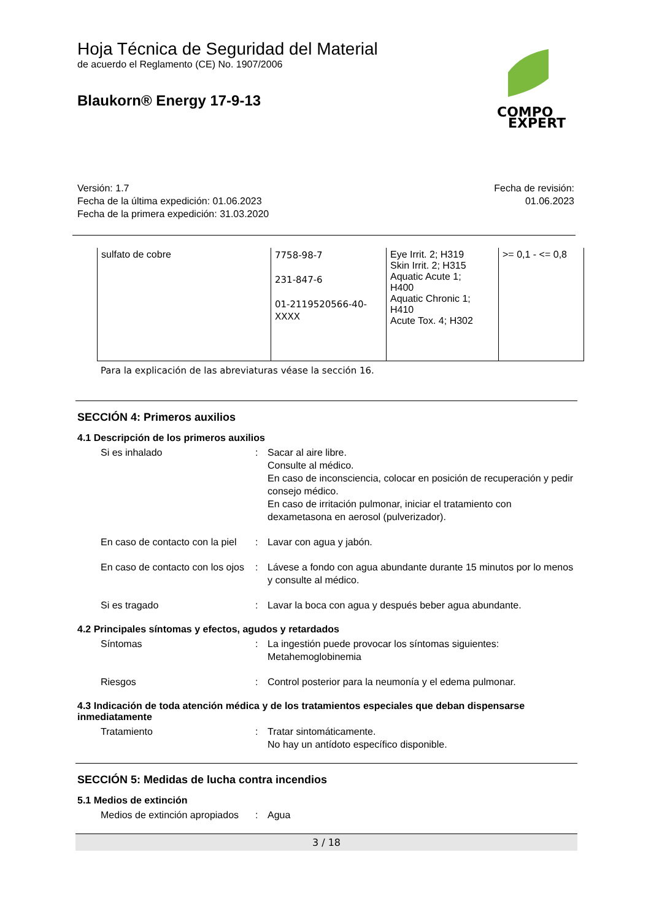COMPO
EXPERT
Hoja Técnica de Seguridad del Material
de acuerdo el Reglamento (CE) No. 1907/2006
Blaukorn® Energy 17-9-13
Versión: 1.7
Fecha de la última expedición: 01.06.2023
Fecha de la primera expedición: 31.03.2020
Fecha de revisión:
01.06.2023
| sulfato de cobre | 7758-98-7 231-847-6 01-2119520566-40- XXXX | Eye Irrit. 2; H319 Skin Irrit. 2; H315 Aquatic Acute 1; H400 Aquatic Chronic 1; H410 Acute Tox. 4; H302 | >= 0,1 - <= 0,8 |
Para la explicación de las abreviaturas véase la sección 16.
SECCIÓN 4: Primeros auxilios
4.1 Descripción de los primeros auxilios
Si es inhalado : Sacar al aire libre.
Consulte al médico.
En caso de inconsciencia, colocar en posición de recuperación y pedir consejo médico.
En caso de irritación pulmonar, iniciar el tratamiento con dexametasona en aerosol (pulverizador).
En caso de contacto con la piel
: Lavar con agua y jabón.
En caso de contacto con los ojos
: Lávese a fondo con agua abundante durante 15 minutos por lo menos y consulte al médico.
Si es tragado : Lavar la boca con agua y después beber agua abundante.
4.2 Principales síntomas y efectos, agudos y retardados
Síntomas : La ingestión puede provocar los síntomas siguientes:
Metahemoglobinemia
Riesgos : Control posterior para la neumonía y el edema pulmonar.
4.3 Indicación de toda atención médica y de los tratamientos especiales que deban dispensarse inmediatamente
Tratamiento : Tratar sintomáticamente.
No hay un antídoto específico disponible.
SECCIÓN 5: Medidas de lucha contra incendios
5.1 Medios de extinción
Medios de extinción apropiados
: Agua
3 / 18